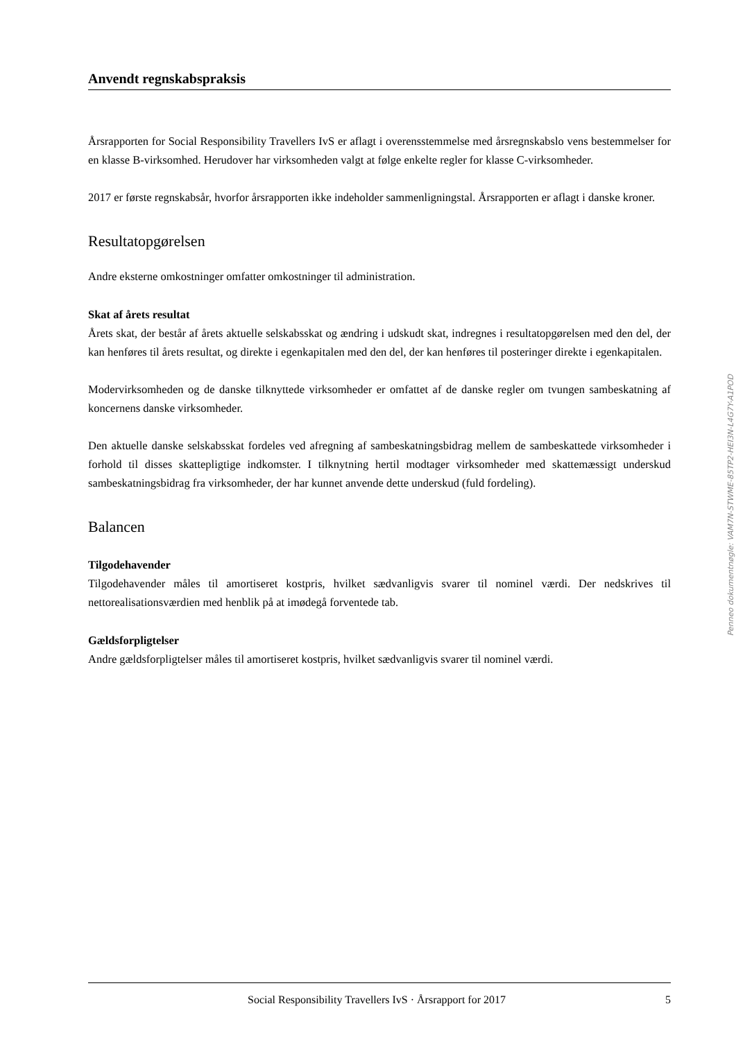Anvendt regnskabspraksis
Årsrapporten for Social Responsibility Travellers IvS er aflagt i overensstemmelse med årsregnskabslo vens bestemmelser for en klasse B-virksomhed. Herudover har virksomheden valgt at følge enkelte regler for klasse C-virksomheder.
2017 er første regnskabsår, hvorfor årsrapporten ikke indeholder sammenligningstal. Årsrapporten er aflagt i danske kroner.
Resultatopgørelsen
Andre eksterne omkostninger omfatter omkostninger til administration.
Skat af årets resultat
Årets skat, der består af årets aktuelle selskabsskat og ændring i udskudt skat, indregnes i resultatopgørelsen med den del, der kan henføres til årets resultat, og direkte i egenkapitalen med den del, der kan henføres til posteringer direkte i egenkapitalen.
Modervirksomheden og de danske tilknyttede virksomheder er omfattet af de danske regler om tvungen sambeskatning af koncernens danske virksomheder.
Den aktuelle danske selskabsskat fordeles ved afregning af sambeskatningsbidrag mellem de sambeskattede virksomheder i forhold til disses skattepligtige indkomster. I tilknytning hertil modtager virksomheder med skattemæssigt underskud sambeskatningsbidrag fra virksomheder, der har kunnet anvende dette underskud (fuld fordeling).
Balancen
Tilgodehavender
Tilgodehavender måles til amortiseret kostpris, hvilket sædvanligvis svarer til nominel værdi. Der nedskrives til nettorealisationsværdien med henblik på at imødegå forventede tab.
Gældsforpligtelser
Andre gældsforpligtelser måles til amortiseret kostpris, hvilket sædvanligvis svarer til nominel værdi.
Penneo dokumentnøgle: VAM7N-STWME-85TP2-HEI3N-L4G7Y-A1POD
Social Responsibility Travellers IvS · Årsrapport for 2017 5